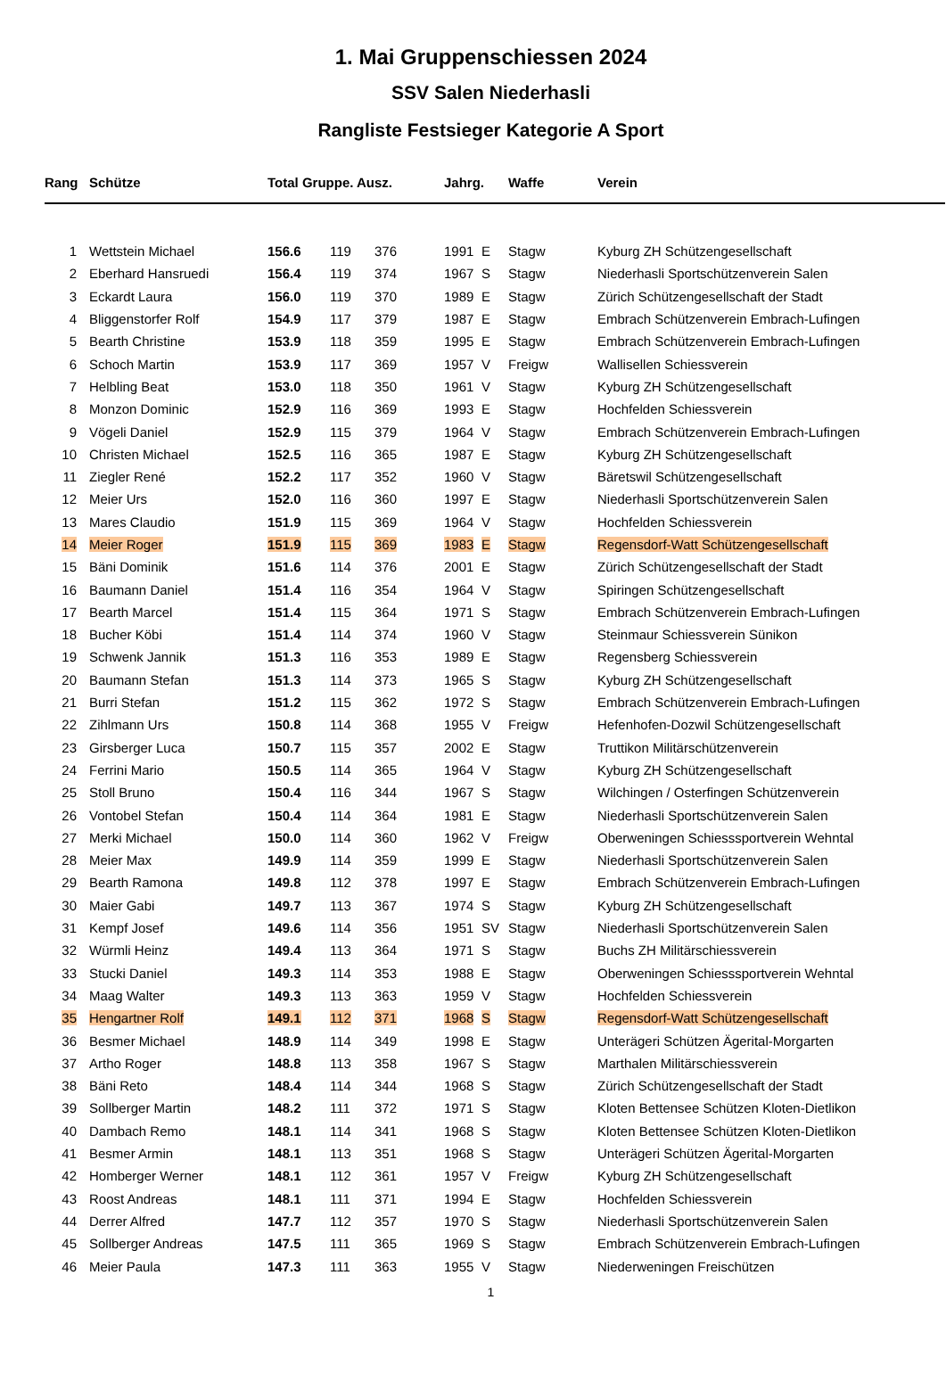1. Mai Gruppenschiessen 2024
SSV Salen Niederhasli
Rangliste Festsieger Kategorie A Sport
| Rang | Schütze | Total Gruppe. Ausz. | | | Jahrg. | | Waffe | Verein |
| --- | --- | --- | --- | --- | --- | --- | --- | --- |
| 1 | Wettstein Michael | 156.6 | 119 | 376 | 1991 | E | Stagw | Kyburg ZH Schützengesellschaft |
| 2 | Eberhard Hansruedi | 156.4 | 119 | 374 | 1967 | S | Stagw | Niederhasli Sportschützenverein Salen |
| 3 | Eckardt Laura | 156.0 | 119 | 370 | 1989 | E | Stagw | Zürich Schützengesellschaft der Stadt |
| 4 | Bliggenstorfer Rolf | 154.9 | 117 | 379 | 1987 | E | Stagw | Embrach Schützenverein Embrach-Lufingen |
| 5 | Bearth Christine | 153.9 | 118 | 359 | 1995 | E | Stagw | Embrach Schützenverein Embrach-Lufingen |
| 6 | Schoch Martin | 153.9 | 117 | 369 | 1957 | V | Freigw | Wallisellen Schiessverein |
| 7 | Helbling Beat | 153.0 | 118 | 350 | 1961 | V | Stagw | Kyburg ZH Schützengesellschaft |
| 8 | Monzon Dominic | 152.9 | 116 | 369 | 1993 | E | Stagw | Hochfelden Schiessverein |
| 9 | Vögeli Daniel | 152.9 | 115 | 379 | 1964 | V | Stagw | Embrach Schützenverein Embrach-Lufingen |
| 10 | Christen Michael | 152.5 | 116 | 365 | 1987 | E | Stagw | Kyburg ZH Schützengesellschaft |
| 11 | Ziegler René | 152.2 | 117 | 352 | 1960 | V | Stagw | Bäretswil Schützengesellschaft |
| 12 | Meier Urs | 152.0 | 116 | 360 | 1997 | E | Stagw | Niederhasli Sportschützenverein Salen |
| 13 | Mares Claudio | 151.9 | 115 | 369 | 1964 | V | Stagw | Hochfelden Schiessverein |
| 14 | Meier Roger | 151.9 | 115 | 369 | 1983 | E | Stagw | Regensdorf-Watt Schützengesellschaft |
| 15 | Bäni Dominik | 151.6 | 114 | 376 | 2001 | E | Stagw | Zürich Schützengesellschaft der Stadt |
| 16 | Baumann Daniel | 151.4 | 116 | 354 | 1964 | V | Stagw | Spiringen Schützengesellschaft |
| 17 | Bearth Marcel | 151.4 | 115 | 364 | 1971 | S | Stagw | Embrach Schützenverein Embrach-Lufingen |
| 18 | Bucher Köbi | 151.4 | 114 | 374 | 1960 | V | Stagw | Steinmaur Schiessverein Sünikon |
| 19 | Schwenk Jannik | 151.3 | 116 | 353 | 1989 | E | Stagw | Regensberg Schiessverein |
| 20 | Baumann Stefan | 151.3 | 114 | 373 | 1965 | S | Stagw | Kyburg ZH Schützengesellschaft |
| 21 | Burri Stefan | 151.2 | 115 | 362 | 1972 | S | Stagw | Embrach Schützenverein Embrach-Lufingen |
| 22 | Zihlmann Urs | 150.8 | 114 | 368 | 1955 | V | Freigw | Hefenhofen-Dozwil Schützengesellschaft |
| 23 | Girsberger Luca | 150.7 | 115 | 357 | 2002 | E | Stagw | Truttikon Militärschützenverein |
| 24 | Ferrini Mario | 150.5 | 114 | 365 | 1964 | V | Stagw | Kyburg ZH Schützengesellschaft |
| 25 | Stoll Bruno | 150.4 | 116 | 344 | 1967 | S | Stagw | Wilchingen / Osterfingen Schützenverein |
| 26 | Vontobel Stefan | 150.4 | 114 | 364 | 1981 | E | Stagw | Niederhasli Sportschützenverein Salen |
| 27 | Merki Michael | 150.0 | 114 | 360 | 1962 | V | Freigw | Oberweningen Schiesssportverein Wehntal |
| 28 | Meier Max | 149.9 | 114 | 359 | 1999 | E | Stagw | Niederhasli Sportschützenverein Salen |
| 29 | Bearth Ramona | 149.8 | 112 | 378 | 1997 | E | Stagw | Embrach Schützenverein Embrach-Lufingen |
| 30 | Maier Gabi | 149.7 | 113 | 367 | 1974 | S | Stagw | Kyburg ZH Schützengesellschaft |
| 31 | Kempf Josef | 149.6 | 114 | 356 | 1951 | SV | Stagw | Niederhasli Sportschützenverein Salen |
| 32 | Würmli Heinz | 149.4 | 113 | 364 | 1971 | S | Stagw | Buchs ZH Militärschiessverein |
| 33 | Stucki Daniel | 149.3 | 114 | 353 | 1988 | E | Stagw | Oberweningen Schiesssportverein Wehntal |
| 34 | Maag Walter | 149.3 | 113 | 363 | 1959 | V | Stagw | Hochfelden Schiessverein |
| 35 | Hengartner Rolf | 149.1 | 112 | 371 | 1968 | S | Stagw | Regensdorf-Watt Schützengesellschaft |
| 36 | Besmer Michael | 148.9 | 114 | 349 | 1998 | E | Stagw | Unterägeri Schützen Ägerital-Morgarten |
| 37 | Artho Roger | 148.8 | 113 | 358 | 1967 | S | Stagw | Marthalen Militärschiessverein |
| 38 | Bäni Reto | 148.4 | 114 | 344 | 1968 | S | Stagw | Zürich Schützengesellschaft der Stadt |
| 39 | Sollberger Martin | 148.2 | 111 | 372 | 1971 | S | Stagw | Kloten Bettensee Schützen Kloten-Dietlikon |
| 40 | Dambach Remo | 148.1 | 114 | 341 | 1968 | S | Stagw | Kloten Bettensee Schützen Kloten-Dietlikon |
| 41 | Besmer Armin | 148.1 | 113 | 351 | 1968 | S | Stagw | Unterägeri Schützen Ägerital-Morgarten |
| 42 | Homberger Werner | 148.1 | 112 | 361 | 1957 | V | Freigw | Kyburg ZH Schützengesellschaft |
| 43 | Roost Andreas | 148.1 | 111 | 371 | 1994 | E | Stagw | Hochfelden Schiessverein |
| 44 | Derrer Alfred | 147.7 | 112 | 357 | 1970 | S | Stagw | Niederhasli Sportschützenverein Salen |
| 45 | Sollberger Andreas | 147.5 | 111 | 365 | 1969 | S | Stagw | Embrach Schützenverein Embrach-Lufingen |
| 46 | Meier Paula | 147.3 | 111 | 363 | 1955 | V | Stagw | Niederweningen Freischützen |
1